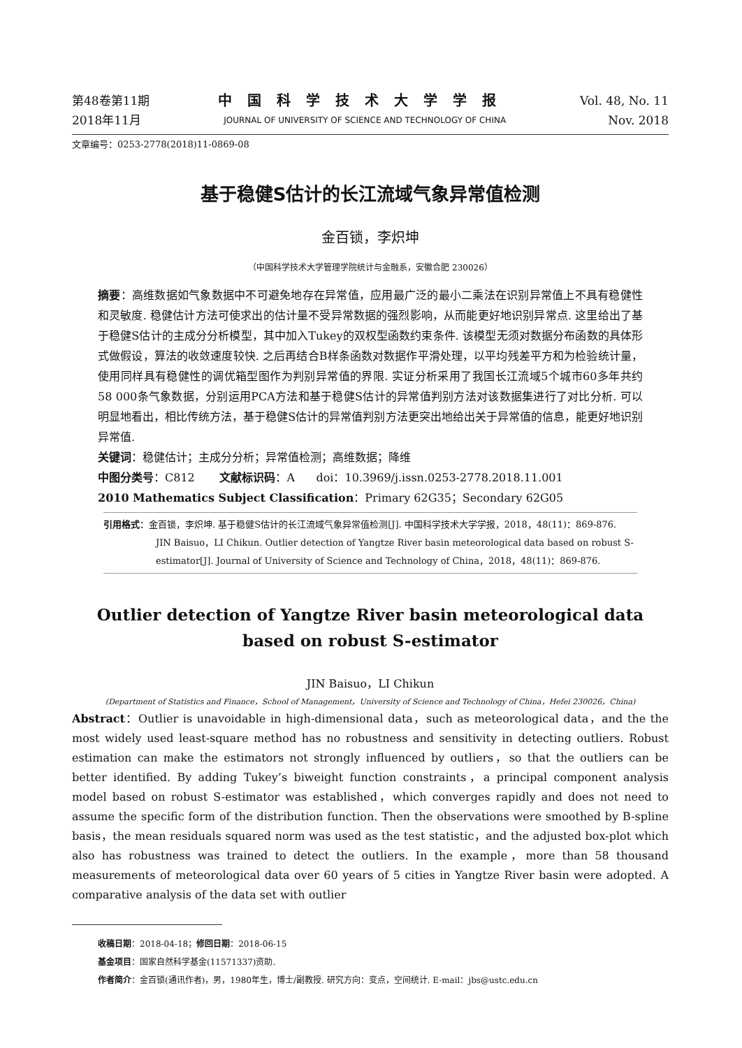第48卷第11期
2018年11月
中国科学技术大学学报
JOURNAL OF UNIVERSITY OF SCIENCE AND TECHNOLOGY OF CHINA
Vol. 48, No. 11
Nov. 2018
文章编号：0253-2778(2018)11-0869-08
基于稳健S估计的长江流域气象异常值检测
金百锁，李炽坤
（中国科学技术大学管理学院统计与金融系，安徽合肥 230026）
摘要：高维数据如气象数据中不可避免地存在异常值，应用最广泛的最小二乘法在识别异常值上不具有稳健性和灵敏度. 稳健估计方法可使求出的估计量不受异常数据的强烈影响，从而能更好地识别异常点. 这里给出了基于稳健S估计的主成分分析模型，其中加入Tukey的双权型函数约束条件. 该模型无须对数据分布函数的具体形式做假设，算法的收敛速度较快. 之后再结合B样条函数对数据作平滑处理，以平均残差平方和为检验统计量，使用同样具有稳健性的调优箱型图作为判别异常值的界限. 实证分析采用了我国长江流域5个城市60多年共约58 000条气象数据，分别运用PCA方法和基于稳健S估计的异常值判别方法对该数据集进行了对比分析. 可以明显地看出，相比传统方法，基于稳健S估计的异常值判别方法更突出地给出关于异常值的信息，能更好地识别异常值.
关键词：稳健估计；主成分分析；异常值检测；高维数据；降维
中图分类号：C812 文献标识码：A doi：10.3969/j.issn.0253-2778.2018.11.001
2010 Mathematics Subject Classification：Primary 62G35；Secondary 62G05
引用格式：金百锁，李炽坤. 基于稳健S估计的长江流域气象异常值检测[J]. 中国科学技术大学学报，2018，48(11)：869-876.
JIN Baisuo，LI Chikun. Outlier detection of Yangtze River basin meteorological data based on robust S-estimator[J]. Journal of University of Science and Technology of China，2018，48(11)：869-876.
Outlier detection of Yangtze River basin meteorological data
based on robust S-estimator
JIN Baisuo，LI Chikun
(Department of Statistics and Finance，School of Management，University of Science and Technology of China，Hefei 230026，China)
Abstract：Outlier is unavoidable in high-dimensional data，such as meteorological data，and the the most widely used least-square method has no robustness and sensitivity in detecting outliers. Robust estimation can make the estimators not strongly influenced by outliers，so that the outliers can be better identified. By adding Tukey’s biweight function constraints，a principal component analysis model based on robust S-estimator was established，which converges rapidly and does not need to assume the specific form of the distribution function. Then the observations were smoothed by B-spline basis，the mean residuals squared norm was used as the test statistic，and the adjusted box-plot which also has robustness was trained to detect the outliers. In the example，more than 58 thousand measurements of meteorological data over 60 years of 5 cities in Yangtze River basin were adopted. A comparative analysis of the data set with outlier
收稿日期：2018-04-18；修回日期：2018-06-15
基金项目：国家自然科学基金(11571337)资助.
作者简介：金百锁(通讯作者)，男，1980年生，博士/副教授. 研究方向：变点，空间统计. E-mail：jbs@ustc.edu.cn